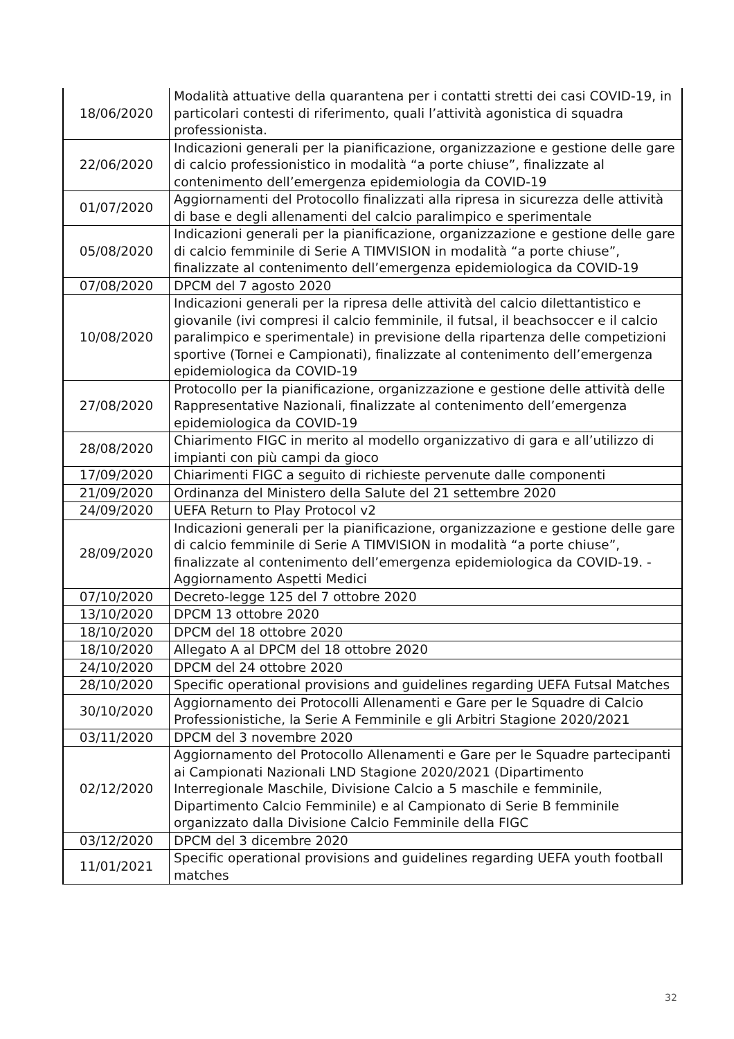| 18/06/2020 | Modalità attuative della quarantena per i contatti stretti dei casi COVID-19, in particolari contesti di riferimento, quali l’attività agonistica di squadra professionista. |
| 22/06/2020 | Indicazioni generali per la pianificazione, organizzazione e gestione delle gare di calcio professionistico in modalità “a porte chiuse”, finalizzate al contenimento dell’emergenza epidemiologia da COVID-19 |
| 01/07/2020 | Aggiornamenti del Protocollo finalizzati alla ripresa in sicurezza delle attività di base e degli allenamenti del calcio paralimpico e sperimentale |
| 05/08/2020 | Indicazioni generali per la pianificazione, organizzazione e gestione delle gare di calcio femminile di Serie A TIMVISION in modalità “a porte chiuse”, finalizzate al contenimento dell’emergenza epidemiologica da COVID-19 |
| 07/08/2020 | DPCM del 7 agosto 2020 |
| 10/08/2020 | Indicazioni generali per la ripresa delle attività del calcio dilettantistico e giovanile (ivi compresi il calcio femminile, il futsal, il beachsoccer e il calcio paralimpico e sperimentale) in previsione della ripartenza delle competizioni sportive (Tornei e Campionati), finalizzate al contenimento dell’emergenza epidemiologica da COVID-19 |
| 27/08/2020 | Protocollo per la pianificazione, organizzazione e gestione delle attività delle Rappresentative Nazionali, finalizzate al contenimento dell’emergenza epidemiologica da COVID-19 |
| 28/08/2020 | Chiarimento FIGC in merito al modello organizzativo di gara e all’utilizzo di impianti con più campi da gioco |
| 17/09/2020 | Chiarimenti FIGC a seguito di richieste pervenute dalle componenti |
| 21/09/2020 | Ordinanza del Ministero della Salute del 21 settembre 2020 |
| 24/09/2020 | UEFA Return to Play Protocol v2 |
| 28/09/2020 | Indicazioni generali per la pianificazione, organizzazione e gestione delle gare di calcio femminile di Serie A TIMVISION in modalità “a porte chiuse”, finalizzate al contenimento dell’emergenza epidemiologica da COVID-19. - Aggiornamento Aspetti Medici |
| 07/10/2020 | Decreto-legge 125 del 7 ottobre 2020 |
| 13/10/2020 | DPCM 13 ottobre 2020 |
| 18/10/2020 | DPCM del 18 ottobre 2020 |
| 18/10/2020 | Allegato A al DPCM del 18 ottobre 2020 |
| 24/10/2020 | DPCM del 24 ottobre 2020 |
| 28/10/2020 | Specific operational provisions and guidelines regarding UEFA Futsal Matches |
| 30/10/2020 | Aggiornamento dei Protocolli Allenamenti e Gare per le Squadre di Calcio Professionistiche, la Serie A Femminile e gli Arbitri Stagione 2020/2021 |
| 03/11/2020 | DPCM del 3 novembre 2020 |
| 02/12/2020 | Aggiornamento del Protocollo Allenamenti e Gare per le Squadre partecipanti ai Campionati Nazionali LND Stagione 2020/2021 (Dipartimento Interregionale Maschile, Divisione Calcio a 5 maschile e femminile, Dipartimento Calcio Femminile) e al Campionato di Serie B femminile organizzato dalla Divisione Calcio Femminile della FIGC |
| 03/12/2020 | DPCM del 3 dicembre 2020 |
| 11/01/2021 | Specific operational provisions and guidelines regarding UEFA youth football matches |
32